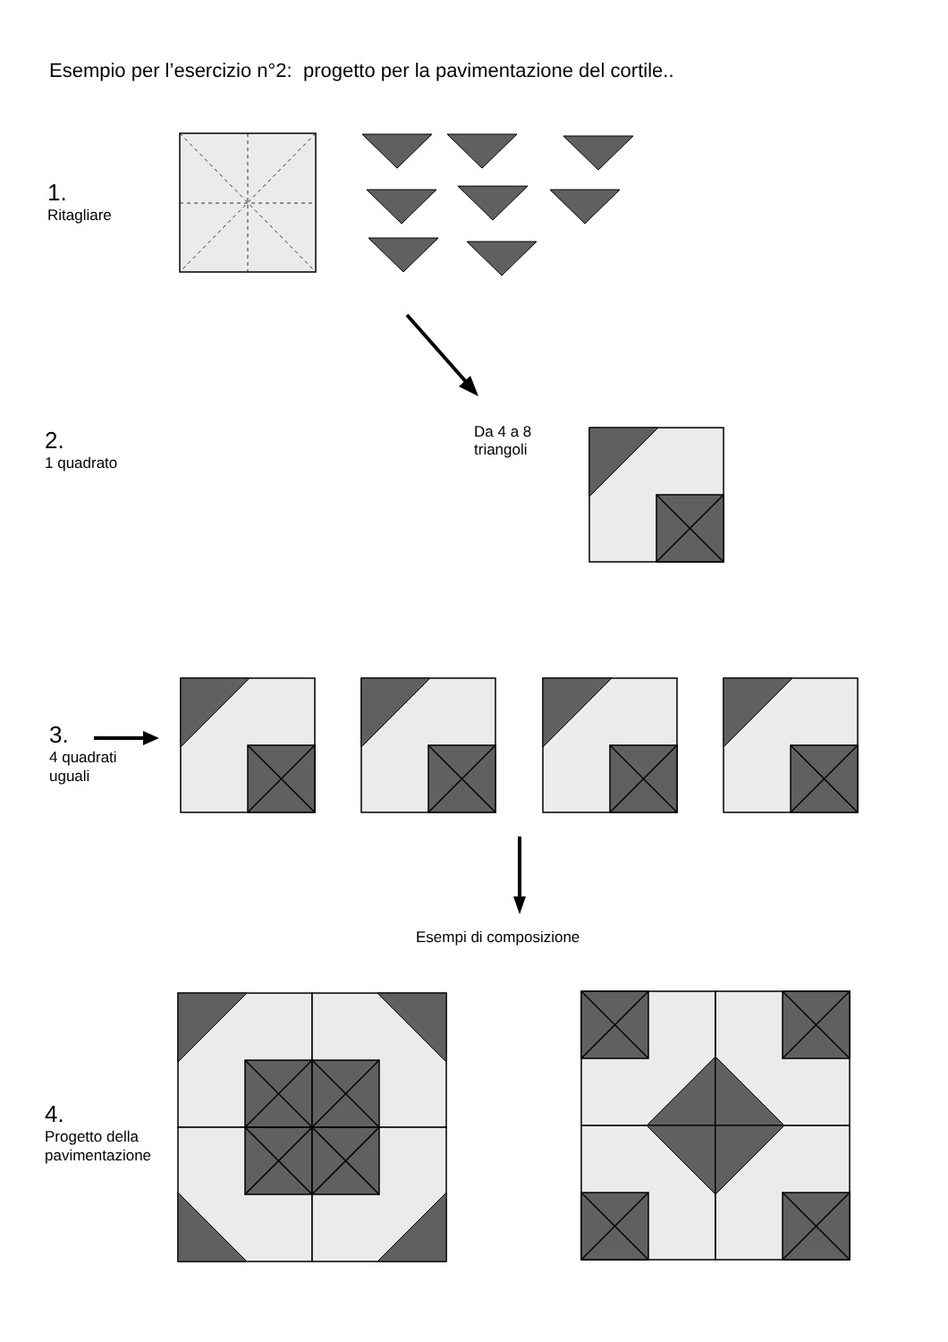Esempio per l’esercizio n°2: progetto per la pavimentazione del cortile..
1.
Ritagliare
Da 4 a 8
triangoli
2.
1 quadrato
3.
4 quadrati
uguali
Esempi di composizione
4.
Progetto della
pavimentazione